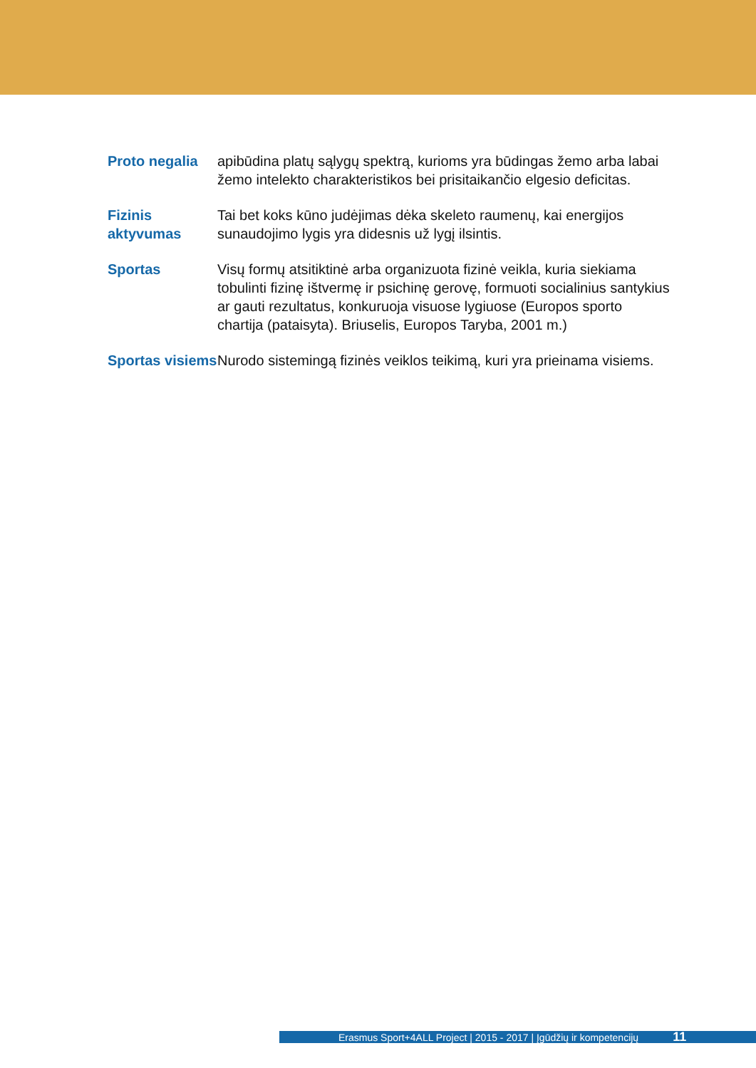Proto negalia
apibūdina platų sąlygų spektrą, kurioms yra būdingas žemo arba labai žemo intelekto charakteristikos bei prisitaikančio elgesio deficitas.
Fizinis aktyvumas
Tai bet koks kūno judėjimas dėka skeleto raumenų, kai energijos sunaudojimo lygis yra didesnis už lygį ilsintis.
Sportas Visų formų atsitiktinė arba organizuota fizinė veikla, kuria siekiama tobulinti fizinę ištvermę ir psichinę gerovę, formuoti socialinius santykius ar gauti rezultatus, konkuruoja visuose lygiuose (Europos sporto chartija (pataisyta). Briuselis, Europos Taryba, 2001 m.)
Sportas visiems
Nurodo sistemingą fizinės veiklos teikimą, kuri yra prieinama visiems.
Erasmus Sport+4ALL Project | 2015 - 2017 | Įgūdžių ir kompetencijų 11